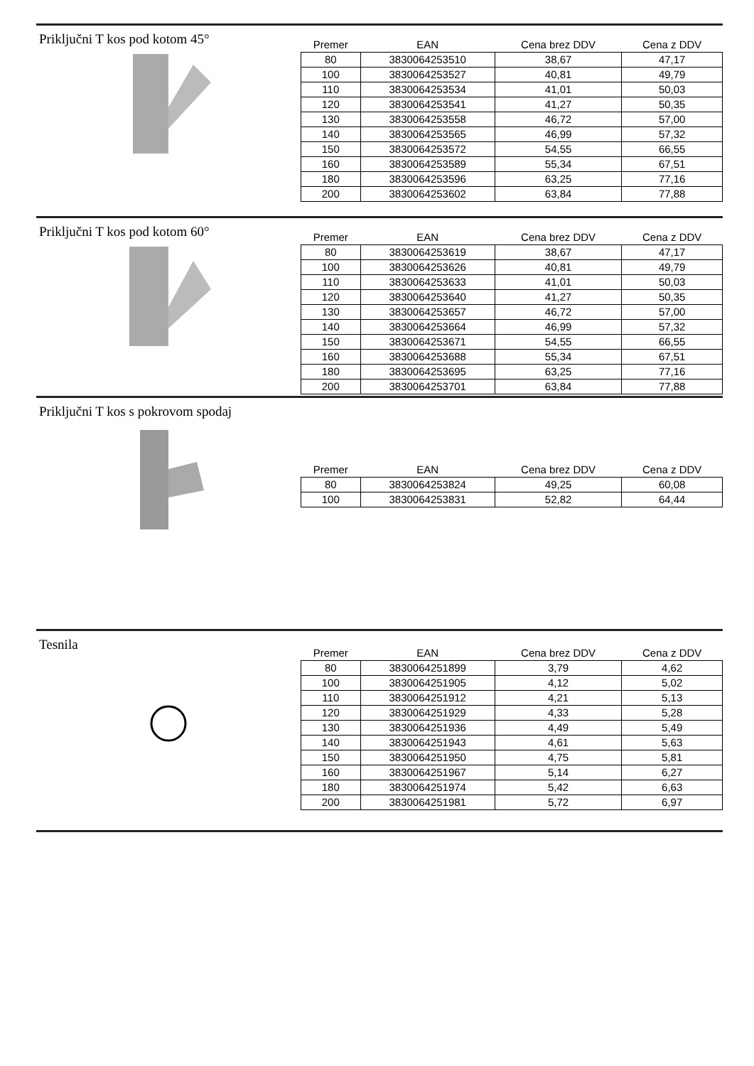Priključni T kos pod kotom 45°
| Premer | EAN | Cena brez DDV | Cena z DDV |
| --- | --- | --- | --- |
| 80 | 3830064253510 | 38,67 | 47,17 |
| 100 | 3830064253527 | 40,81 | 49,79 |
| 110 | 3830064253534 | 41,01 | 50,03 |
| 120 | 3830064253541 | 41,27 | 50,35 |
| 130 | 3830064253558 | 46,72 | 57,00 |
| 140 | 3830064253565 | 46,99 | 57,32 |
| 150 | 3830064253572 | 54,55 | 66,55 |
| 160 | 3830064253589 | 55,34 | 67,51 |
| 180 | 3830064253596 | 63,25 | 77,16 |
| 200 | 3830064253602 | 63,84 | 77,88 |
Priključni T kos pod kotom 60°
| Premer | EAN | Cena brez DDV | Cena z DDV |
| --- | --- | --- | --- |
| 80 | 3830064253619 | 38,67 | 47,17 |
| 100 | 3830064253626 | 40,81 | 49,79 |
| 110 | 3830064253633 | 41,01 | 50,03 |
| 120 | 3830064253640 | 41,27 | 50,35 |
| 130 | 3830064253657 | 46,72 | 57,00 |
| 140 | 3830064253664 | 46,99 | 57,32 |
| 150 | 3830064253671 | 54,55 | 66,55 |
| 160 | 3830064253688 | 55,34 | 67,51 |
| 180 | 3830064253695 | 63,25 | 77,16 |
| 200 | 3830064253701 | 63,84 | 77,88 |
Priključni T kos s pokrovom spodaj
| Premer | EAN | Cena brez DDV | Cena z DDV |
| --- | --- | --- | --- |
| 80 | 3830064253824 | 49,25 | 60,08 |
| 100 | 3830064253831 | 52,82 | 64,44 |
Tesnila
| Premer | EAN | Cena brez DDV | Cena z DDV |
| --- | --- | --- | --- |
| 80 | 3830064251899 | 3,79 | 4,62 |
| 100 | 3830064251905 | 4,12 | 5,02 |
| 110 | 3830064251912 | 4,21 | 5,13 |
| 120 | 3830064251929 | 4,33 | 5,28 |
| 130 | 3830064251936 | 4,49 | 5,49 |
| 140 | 3830064251943 | 4,61 | 5,63 |
| 150 | 3830064251950 | 4,75 | 5,81 |
| 160 | 3830064251967 | 5,14 | 6,27 |
| 180 | 3830064251974 | 5,42 | 6,63 |
| 200 | 3830064251981 | 5,72 | 6,97 |